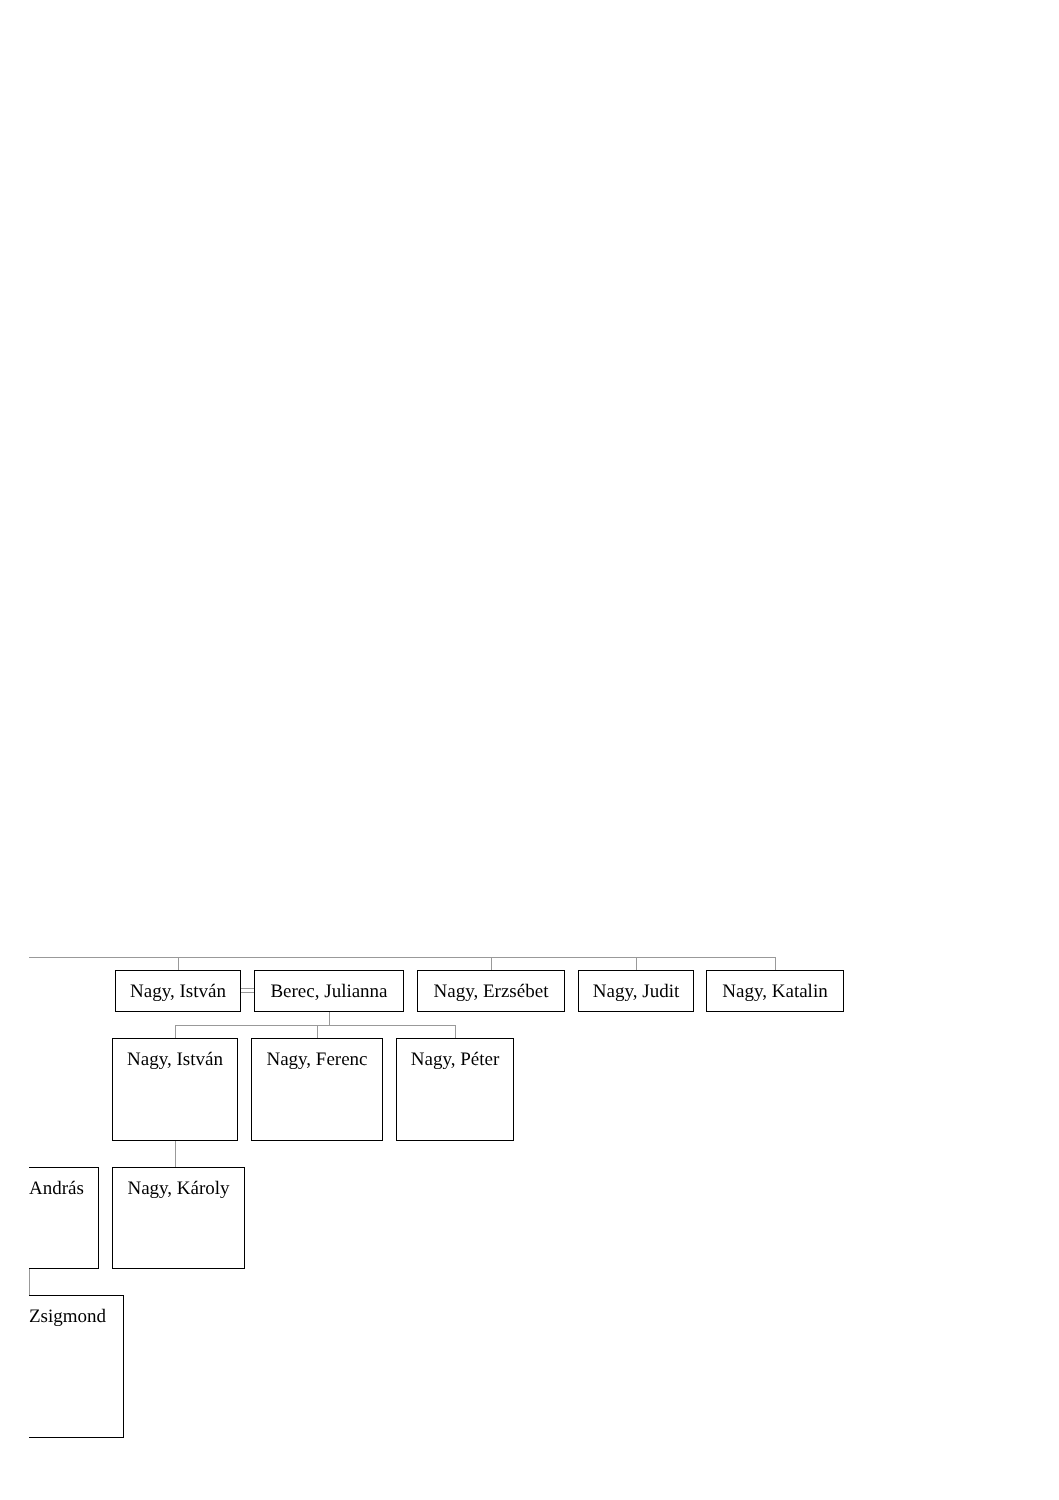Nagy, István Berec, Julianna Nagy, Erzsébet Nagy, Judit Nagy, Katalin
Nagy, István Nagy, Ferenc Nagy, Péter
András Nagy, Károly
Zsigmond